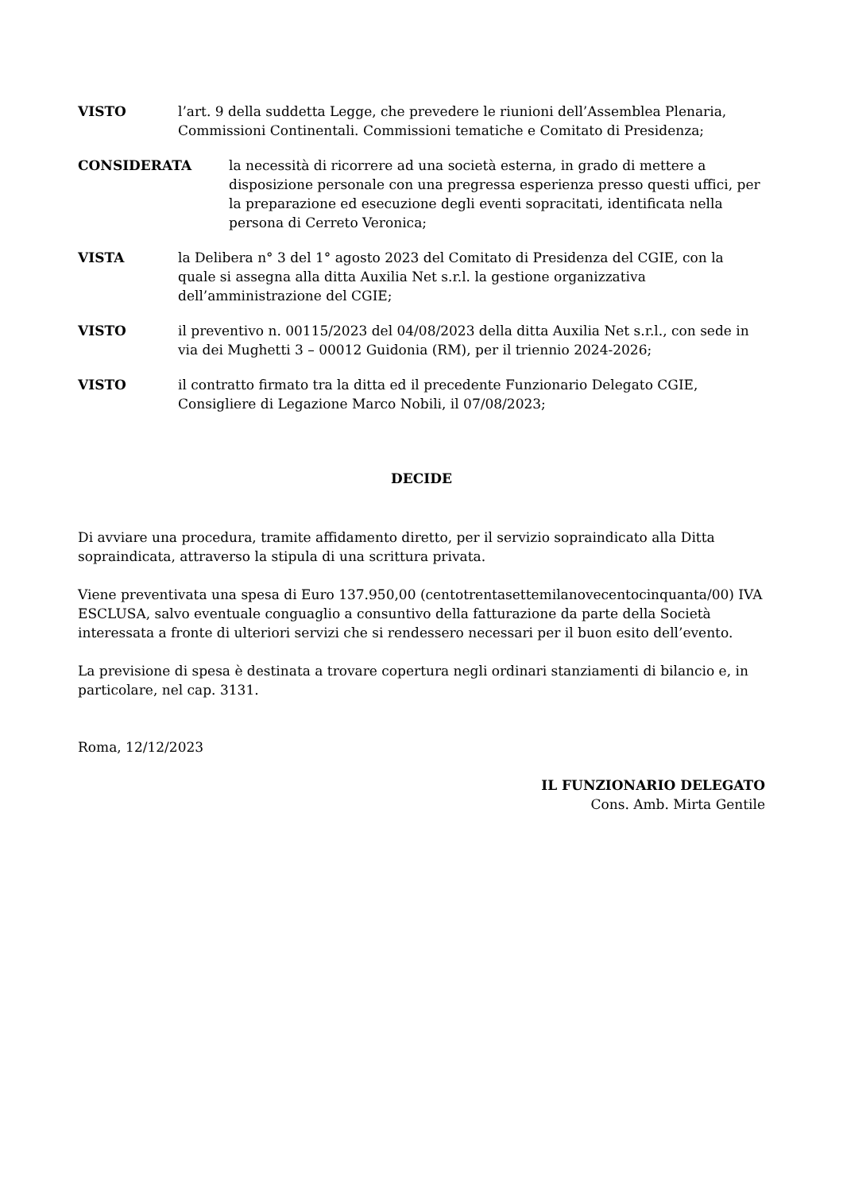VISTO l’art. 9 della suddetta Legge, che prevedere le riunioni dell’Assemblea Plenaria, Commissioni Continentali. Commissioni tematiche e Comitato di Presidenza;
CONSIDERATA la necessità di ricorrere ad una società esterna, in grado di mettere a disposizione personale con una pregressa esperienza presso questi uffici, per la preparazione ed esecuzione degli eventi sopracitati, identificata nella persona di Cerreto Veronica;
VISTA la Delibera n° 3 del 1° agosto 2023 del Comitato di Presidenza del CGIE, con la quale si assegna alla ditta Auxilia Net s.r.l. la gestione organizzativa dell’amministrazione del CGIE;
VISTO il preventivo n. 00115/2023 del 04/08/2023 della ditta Auxilia Net s.r.l., con sede in via dei Mughetti 3 – 00012 Guidonia (RM), per il triennio 2024-2026;
VISTO il contratto firmato tra la ditta ed il precedente Funzionario Delegato CGIE, Consigliere di Legazione Marco Nobili, il 07/08/2023;
DECIDE
Di avviare una procedura, tramite affidamento diretto, per il servizio sopraindicato alla Ditta sopraindicata, attraverso la stipula di una scrittura privata.
Viene preventivata una spesa di Euro 137.950,00 (centotrentasettemilanovecentocinquanta/00) IVA ESCLUSA, salvo eventuale conguaglio a consuntivo della fatturazione da parte della Società interessata a fronte di ulteriori servizi che si rendessero necessari per il buon esito dell’evento.
La previsione di spesa è destinata a trovare copertura negli ordinari stanziamenti di bilancio e, in particolare, nel cap. 3131.
Roma, 12/12/2023
IL FUNZIONARIO DELEGATO
Cons. Amb. Mirta Gentile